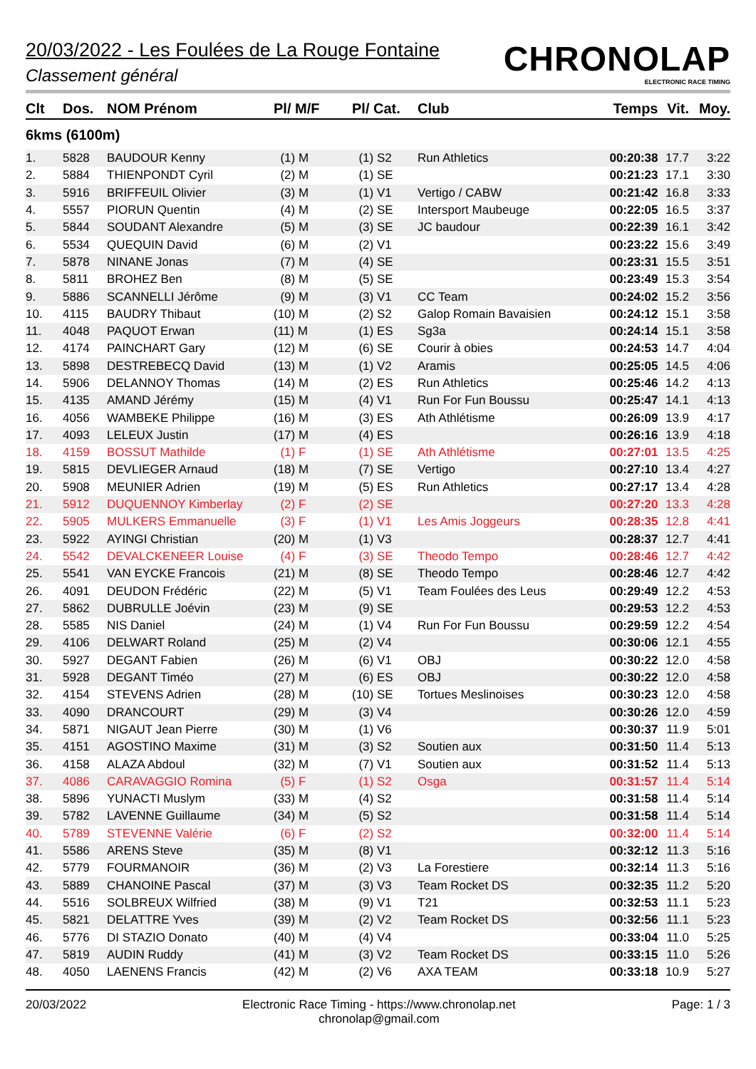20/03/2022 - Les Foulées de La Rouge Fontaine
Classement général
CHRONOLAP
ELECTRONIC RACE TIMING
| Clt | Dos. | NOM Prénom | Pl/ M/F | Pl/ Cat. | Club | Temps | Vit. | Moy. |
| --- | --- | --- | --- | --- | --- | --- | --- | --- |
| 6kms (6100m) | | | | | | | | |
| 1. | 5828 | BAUDOUR Kenny | (1) M | (1) S2 | Run Athletics | 00:20:38 | 17.7 | 3:22 |
| 2. | 5884 | THIENPONDT Cyril | (2) M | (1) SE | | 00:21:23 | 17.1 | 3:30 |
| 3. | 5916 | BRIFFEUIL Olivier | (3) M | (1) V1 | Vertigo / CABW | 00:21:42 | 16.8 | 3:33 |
| 4. | 5557 | PIORUN Quentin | (4) M | (2) SE | Intersport Maubeuge | 00:22:05 | 16.5 | 3:37 |
| 5. | 5844 | SOUDANT Alexandre | (5) M | (3) SE | JC baudour | 00:22:39 | 16.1 | 3:42 |
| 6. | 5534 | QUEQUIN David | (6) M | (2) V1 | | 00:23:22 | 15.6 | 3:49 |
| 7. | 5878 | NINANE Jonas | (7) M | (4) SE | | 00:23:31 | 15.5 | 3:51 |
| 8. | 5811 | BROHEZ Ben | (8) M | (5) SE | | 00:23:49 | 15.3 | 3:54 |
| 9. | 5886 | SCANNELLI Jérôme | (9) M | (3) V1 | CC Team | 00:24:02 | 15.2 | 3:56 |
| 10. | 4115 | BAUDRY Thibaut | (10) M | (2) S2 | Galop Romain Bavaisien | 00:24:12 | 15.1 | 3:58 |
| 11. | 4048 | PAQUOT Erwan | (11) M | (1) ES | Sg3a | 00:24:14 | 15.1 | 3:58 |
| 12. | 4174 | PAINCHART Gary | (12) M | (6) SE | Courir à obies | 00:24:53 | 14.7 | 4:04 |
| 13. | 5898 | DESTREBECQ David | (13) M | (1) V2 | Aramis | 00:25:05 | 14.5 | 4:06 |
| 14. | 5906 | DELANNOY Thomas | (14) M | (2) ES | Run Athletics | 00:25:46 | 14.2 | 4:13 |
| 15. | 4135 | AMAND Jérémy | (15) M | (4) V1 | Run For Fun Boussu | 00:25:47 | 14.1 | 4:13 |
| 16. | 4056 | WAMBEKE Philippe | (16) M | (3) ES | Ath Athlétisme | 00:26:09 | 13.9 | 4:17 |
| 17. | 4093 | LELEUX Justin | (17) M | (4) ES | | 00:26:16 | 13.9 | 4:18 |
| 18. | 4159 | BOSSUT Mathilde | (1) F | (1) SE | Ath Athlétisme | 00:27:01 | 13.5 | 4:25 |
| 19. | 5815 | DEVLIEGER Arnaud | (18) M | (7) SE | Vertigo | 00:27:10 | 13.4 | 4:27 |
| 20. | 5908 | MEUNIER Adrien | (19) M | (5) ES | Run Athletics | 00:27:17 | 13.4 | 4:28 |
| 21. | 5912 | DUQUENNOY Kimberlay | (2) F | (2) SE | | 00:27:20 | 13.3 | 4:28 |
| 22. | 5905 | MULKERS Emmanuelle | (3) F | (1) V1 | Les Amis Joggeurs | 00:28:35 | 12.8 | 4:41 |
| 23. | 5922 | AYINGI Christian | (20) M | (1) V3 | | 00:28:37 | 12.7 | 4:41 |
| 24. | 5542 | DEVALCKENEER Louise | (4) F | (3) SE | Theodo Tempo | 00:28:46 | 12.7 | 4:42 |
| 25. | 5541 | VAN EYCKE Francois | (21) M | (8) SE | Theodo Tempo | 00:28:46 | 12.7 | 4:42 |
| 26. | 4091 | DEUDON Frédéric | (22) M | (5) V1 | Team Foulées des Leus | 00:29:49 | 12.2 | 4:53 |
| 27. | 5862 | DUBRULLE Joévin | (23) M | (9) SE | | 00:29:53 | 12.2 | 4:53 |
| 28. | 5585 | NIS Daniel | (24) M | (1) V4 | Run For Fun Boussu | 00:29:59 | 12.2 | 4:54 |
| 29. | 4106 | DELWART Roland | (25) M | (2) V4 | | 00:30:06 | 12.1 | 4:55 |
| 30. | 5927 | DEGANT Fabien | (26) M | (6) V1 | OBJ | 00:30:22 | 12.0 | 4:58 |
| 31. | 5928 | DEGANT Timéo | (27) M | (6) ES | OBJ | 00:30:22 | 12.0 | 4:58 |
| 32. | 4154 | STEVENS Adrien | (28) M | (10) SE | Tortues Meslinoises | 00:30:23 | 12.0 | 4:58 |
| 33. | 4090 | DRANCOURT | (29) M | (3) V4 | | 00:30:26 | 12.0 | 4:59 |
| 34. | 5871 | NIGAUT Jean Pierre | (30) M | (1) V6 | | 00:30:37 | 11.9 | 5:01 |
| 35. | 4151 | AGOSTINO Maxime | (31) M | (3) S2 | Soutien aux | 00:31:50 | 11.4 | 5:13 |
| 36. | 4158 | ALAZA Abdoul | (32) M | (7) V1 | Soutien aux | 00:31:52 | 11.4 | 5:13 |
| 37. | 4086 | CARAVAGGIO Romina | (5) F | (1) S2 | Osga | 00:31:57 | 11.4 | 5:14 |
| 38. | 5896 | YUNACTI Muslym | (33) M | (4) S2 | | 00:31:58 | 11.4 | 5:14 |
| 39. | 5782 | LAVENNE Guillaume | (34) M | (5) S2 | | 00:31:58 | 11.4 | 5:14 |
| 40. | 5789 | STEVENNE Valérie | (6) F | (2) S2 | | 00:32:00 | 11.4 | 5:14 |
| 41. | 5586 | ARENS Steve | (35) M | (8) V1 | | 00:32:12 | 11.3 | 5:16 |
| 42. | 5779 | FOURMANOIR | (36) M | (2) V3 | La Forestiere | 00:32:14 | 11.3 | 5:16 |
| 43. | 5889 | CHANOINE Pascal | (37) M | (3) V3 | Team Rocket DS | 00:32:35 | 11.2 | 5:20 |
| 44. | 5516 | SOLBREUX Wilfried | (38) M | (9) V1 | T21 | 00:32:53 | 11.1 | 5:23 |
| 45. | 5821 | DELATTRE Yves | (39) M | (2) V2 | Team Rocket DS | 00:32:56 | 11.1 | 5:23 |
| 46. | 5776 | DI STAZIO Donato | (40) M | (4) V4 | | 00:33:04 | 11.0 | 5:25 |
| 47. | 5819 | AUDIN Ruddy | (41) M | (3) V2 | Team Rocket DS | 00:33:15 | 11.0 | 5:26 |
| 48. | 4050 | LAENENS Francis | (42) M | (2) V6 | AXA TEAM | 00:33:18 | 10.9 | 5:27 |
20/03/2022 Electronic Race Timing - https://www.chronolap.net
chronolap@gmail.com
Page: 1 / 3